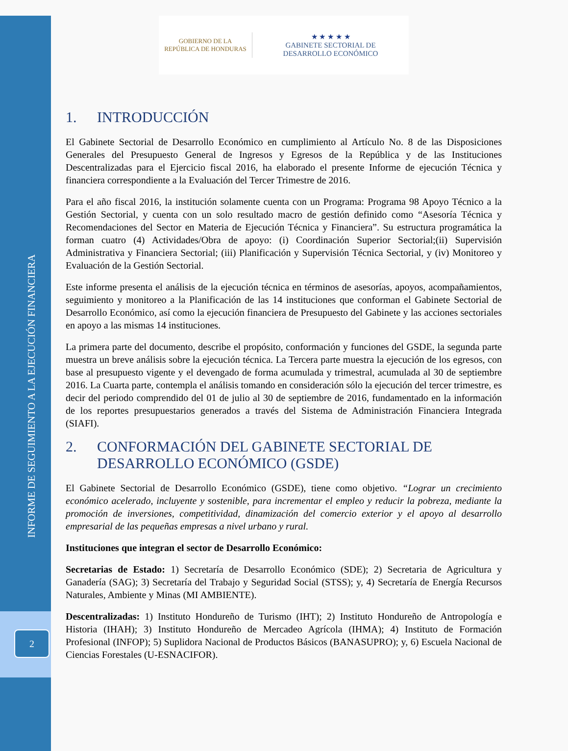INFORME DE SEGUIMIENTO A LA EJECUCIÓN FINANCIERA
2
GOBIERNO DE LA
REPÚBLICA DE HONDURAS
★ ★ ★ ★ ★
GABINETE SECTORIAL DE
DESARROLLO ECONÓMICO
1. INTRODUCCIÓN
El Gabinete Sectorial de Desarrollo Económico en cumplimiento al Artículo No. 8 de las Disposiciones Generales del Presupuesto General de Ingresos y Egresos de la República y de las Instituciones Descentralizadas para el Ejercicio fiscal 2016, ha elaborado el presente Informe de ejecución Técnica y financiera correspondiente a la Evaluación del Tercer Trimestre de 2016.
Para el año fiscal 2016, la institución solamente cuenta con un Programa: Programa 98 Apoyo Técnico a la Gestión Sectorial, y cuenta con un solo resultado macro de gestión definido como “Asesoría Técnica y Recomendaciones del Sector en Materia de Ejecución Técnica y Financiera”. Su estructura programática la forman cuatro (4) Actividades/Obra de apoyo: (i) Coordinación Superior Sectorial;(ii) Supervisión Administrativa y Financiera Sectorial; (iii) Planificación y Supervisión Técnica Sectorial, y (iv) Monitoreo y Evaluación de la Gestión Sectorial.
Este informe presenta el análisis de la ejecución técnica en términos de asesorías, apoyos, acompañamientos, seguimiento y monitoreo a la Planificación de las 14 instituciones que conforman el Gabinete Sectorial de Desarrollo Económico, así como la ejecución financiera de Presupuesto del Gabinete y las acciones sectoriales en apoyo a las mismas 14 instituciones.
La primera parte del documento, describe el propósito, conformación y funciones del GSDE, la segunda parte muestra un breve análisis sobre la ejecución técnica. La Tercera parte muestra la ejecución de los egresos, con base al presupuesto vigente y el devengado de forma acumulada y trimestral, acumulada al 30 de septiembre 2016. La Cuarta parte, contempla el análisis tomando en consideración sólo la ejecución del tercer trimestre, es decir del periodo comprendido del 01 de julio al 30 de septiembre de 2016, fundamentado en la información de los reportes presupuestarios generados a través del Sistema de Administración Financiera Integrada (SIAFI).
2. CONFORMACIÓN DEL GABINETE SECTORIAL DE DESARROLLO ECONÓMICO (GSDE)
El Gabinete Sectorial de Desarrollo Económico (GSDE), tiene como objetivo. “Lograr un crecimiento económico acelerado, incluyente y sostenible, para incrementar el empleo y reducir la pobreza, mediante la promoción de inversiones, competitividad, dinamización del comercio exterior y el apoyo al desarrollo empresarial de las pequeñas empresas a nivel urbano y rural.
Instituciones que integran el sector de Desarrollo Económico:
Secretarias de Estado: 1) Secretaría de Desarrollo Económico (SDE); 2) Secretaria de Agricultura y Ganadería (SAG); 3) Secretaría del Trabajo y Seguridad Social (STSS); y, 4) Secretaría de Energía Recursos Naturales, Ambiente y Minas (MI AMBIENTE).
Descentralizadas: 1) Instituto Hondureño de Turismo (IHT); 2) Instituto Hondureño de Antropología e Historia (IHAH); 3) Instituto Hondureño de Mercadeo Agrícola (IHMA); 4) Instituto de Formación Profesional (INFOP); 5) Suplidora Nacional de Productos Básicos (BANASUPRO); y, 6) Escuela Nacional de Ciencias Forestales (U-ESNACIFOR).